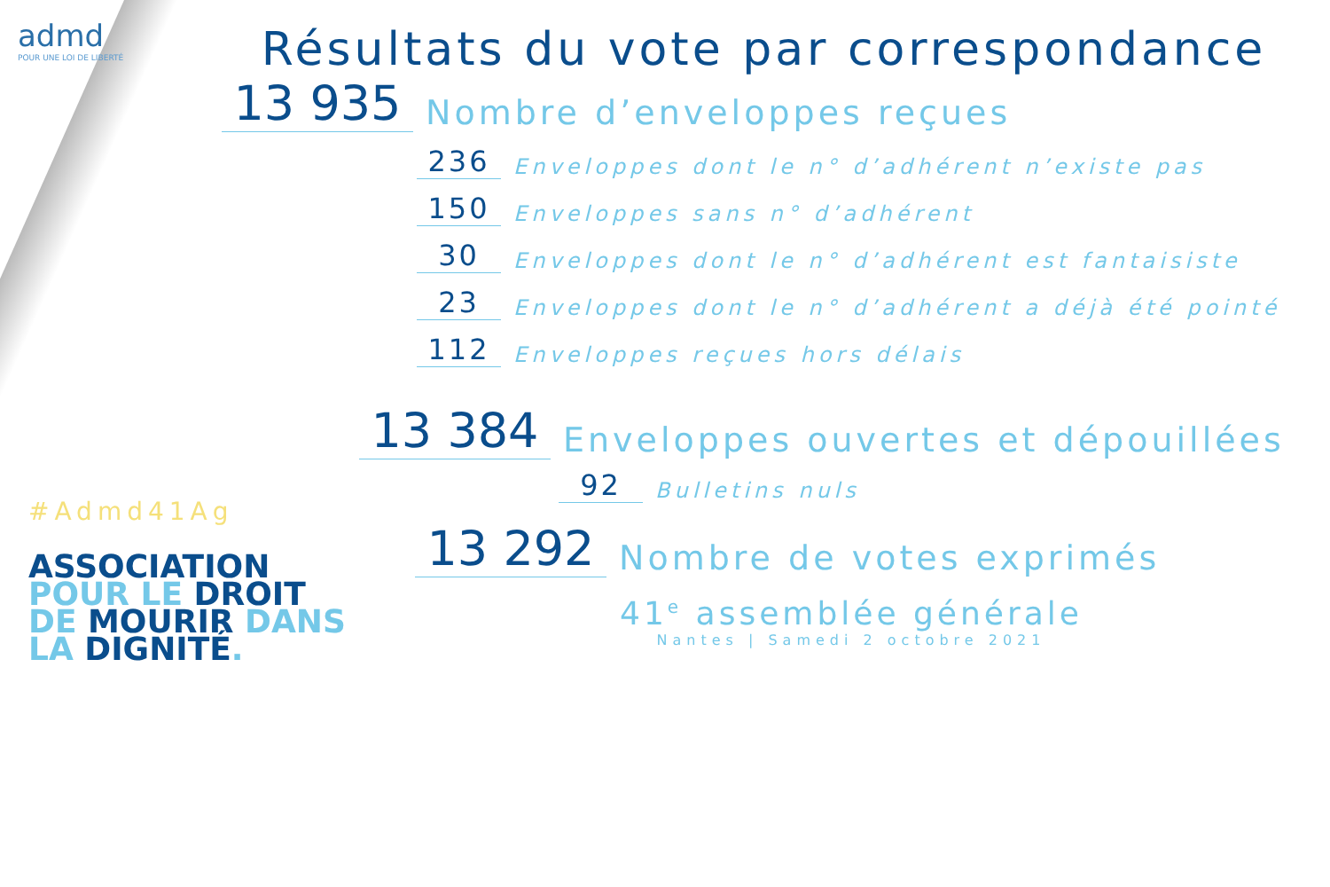admd
POUR UNE LOI DE LIBERTÉ
#Admd41Ag
ASSOCIATION
POUR LE DROIT
DE MOURIR DANS
LA DIGNITÉ.
Résultats du vote par correspondance
13 935
Nombre d’enveloppes reçues
236
Enveloppes dont le n° d’adhérent n’existe pas
150
Enveloppes sans n° d’adhérent
30
Enveloppes dont le n° d’adhérent est fantaisiste
23
Enveloppes dont le n° d’adhérent a déjà été pointé
112
Enveloppes reçues hors délais
13 384
Enveloppes ouvertes et dépouillées
92
Bulletins nuls
13 292
Nombre de votes exprimés
41<sup>e</sup> assemblée générale
Nantes | Samedi 2 octobre 2021